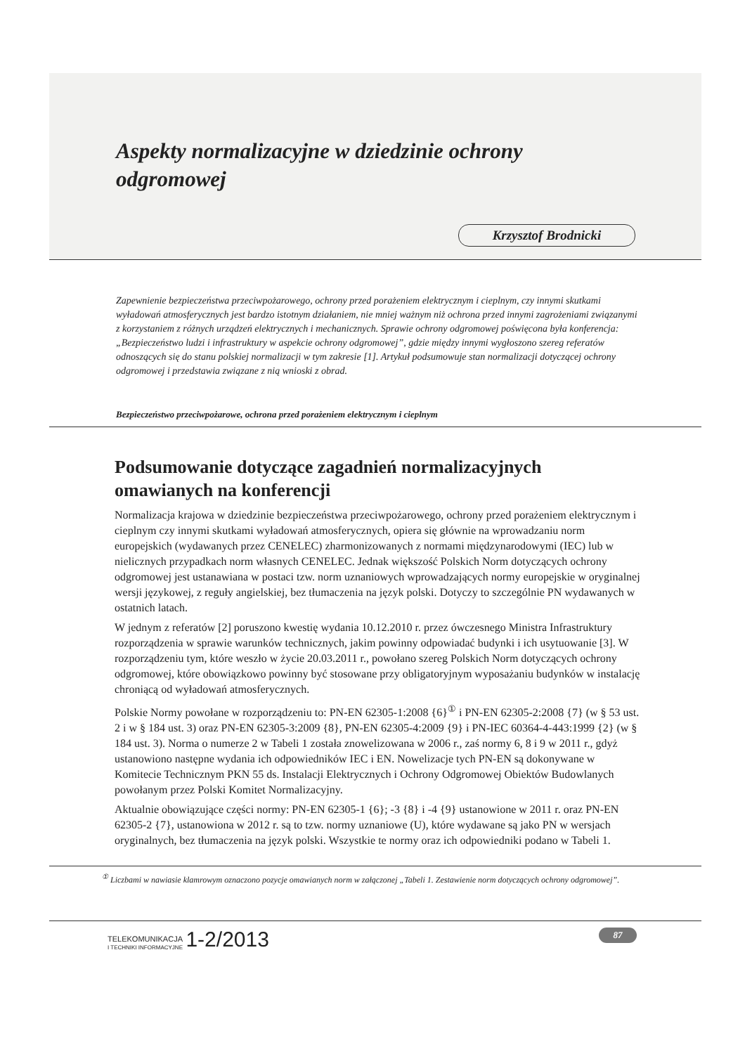Aspekty normalizacyjne w dziedzinie ochrony odgromowej
Krzysztof Brodnicki
Zapewnienie bezpieczeństwa przeciwpożarowego, ochrony przed porażeniem elektrycznym i cieplnym, czy innymi skutkami wyładowań atmosferycznych jest bardzo istotnym działaniem, nie mniej ważnym niż ochrona przed innymi zagrożeniami związanymi z korzystaniem z różnych urządzeń elektrycznych i mechanicznych. Sprawie ochrony odgromowej poświęcona była konferencja: „Bezpieczeństwo ludzi i infrastruktury w aspekcie ochrony odgromowej”, gdzie między innymi wygłoszono szereg referatów odnoszących się do stanu polskiej normalizacji w tym zakresie [1]. Artykuł podsumowuje stan normalizacji dotyczącej ochrony odgromowej i przedstawia związane z nią wnioski z obrad.
Bezpieczeństwo przeciwpożarowe, ochrona przed porażeniem elektrycznym i cieplnym
Podsumowanie dotyczące zagadnień normalizacyjnych omawianych na konferencji
Normalizacja krajowa w dziedzinie bezpieczeństwa przeciwpożarowego, ochrony przed porażeniem elektrycznym i cieplnym czy innymi skutkami wyładowań atmosferycznych, opiera się głównie na wprowadzaniu norm europejskich (wydawanych przez CENELEC) zharmonizowanych z normami międzynarodowymi (IEC) lub w nielicznych przypadkach norm własnych CENELEC. Jednak większość Polskich Norm dotyczących ochrony odgromowej jest ustanawiana w postaci tzw. norm uznaniowych wprowadzających normy europejskie w oryginalnej wersji językowej, z reguły angielskiej, bez tłumaczenia na język polski. Dotyczy to szczególnie PN wydawanych w ostatnich latach.
W jednym z referatów [2] poruszono kwestię wydania 10.12.2010 r. przez ówczesnego Ministra Infrastruktury rozporządzenia w sprawie warunków technicznych, jakim powinny odpowiadać budynki i ich usytuowanie [3]. W rozporządzeniu tym, które weszło w życie 20.03.2011 r., powołano szereg Polskich Norm dotyczących ochrony odgromowej, które obowiązkowo powinny być stosowane przy obligatoryjnym wyposażaniu budynków w instalację chroniącą od wyładowań atmosferycznych.
Polskie Normy powołane w rozporządzeniu to: PN-EN 62305-1:2008 {6}<sup>①</sup> i PN-EN 62305-2:2008 {7} (w § 53 ust. 2 i w § 184 ust. 3) oraz PN-EN 62305-3:2009 {8}, PN-EN 62305-4:2009 {9} i PN-IEC 60364-4-443:1999 {2} (w § 184 ust. 3). Norma o numerze 2 w Tabeli 1 została znowelizowana w 2006 r., zaś normy 6, 8 i 9 w 2011 r., gdyż ustanowiono następne wydania ich odpowiedników IEC i EN. Nowelizacje tych PN-EN są dokonywane w Komitecie Technicznym PKN 55 ds. Instalacji Elektrycznych i Ochrony Odgromowej Obiektów Budowlanych powołanym przez Polski Komitet Normalizacyjny.
Aktualnie obowiązujące części normy: PN-EN 62305-1 {6}; -3 {8} i -4 {9} ustanowione w 2011 r. oraz PN-EN 62305-2 {7}, ustanowiona w 2012 r. są to tzw. normy uznaniowe (U), które wydawane są jako PN w wersjach oryginalnych, bez tłumaczenia na język polski. Wszystkie te normy oraz ich odpowiedniki podano w Tabeli 1.
<sup>①</sup> Liczbami w nawiasie klamrowym oznaczono pozycje omawianych norm w załączonej „Tabeli 1. Zestawienie norm dotyczących ochrony odgromowej”.
TELEKOMUNIKACJA
I TECHNIKI INFORMACYJNE 1-2/2013
87